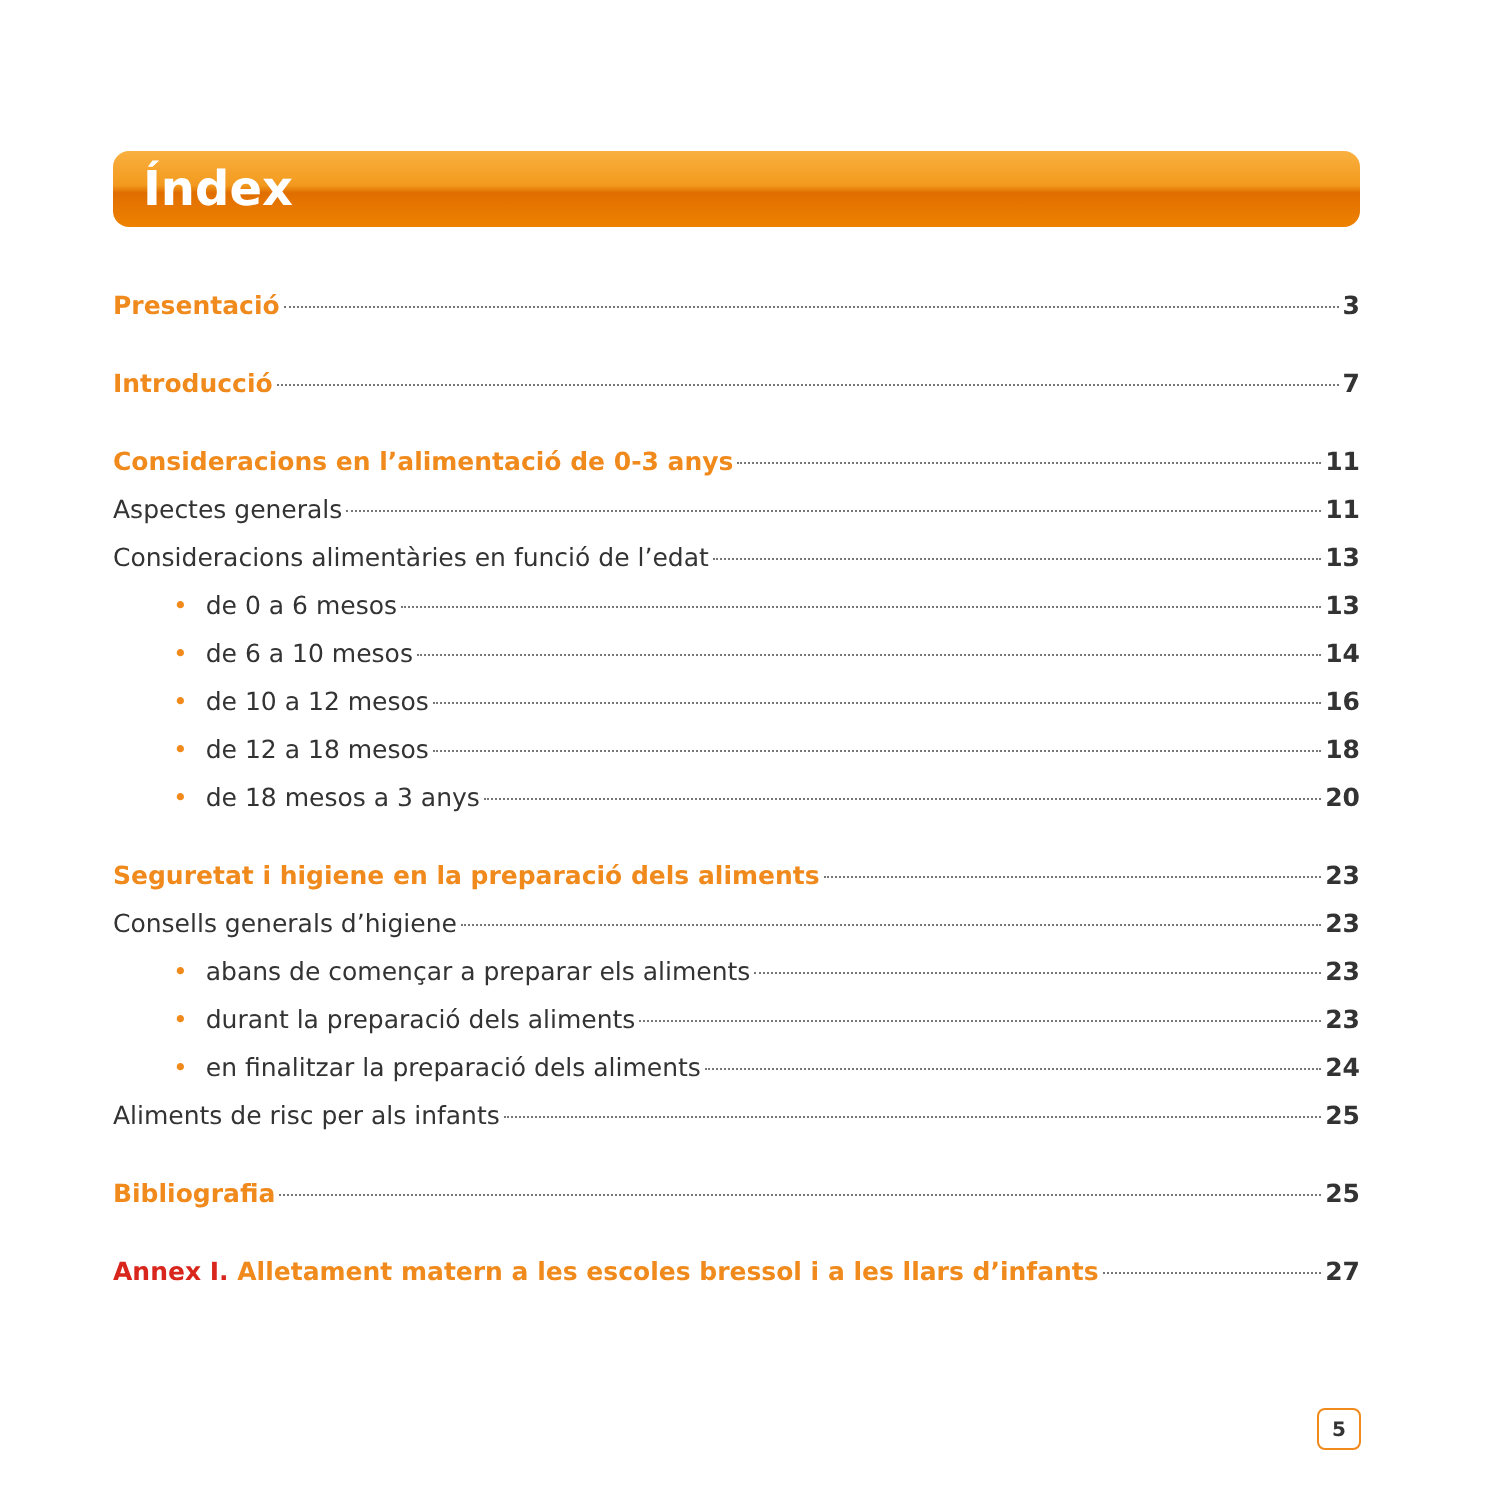Índex
Presentació 3
Introducció 7
Consideracions en l’alimentació de 0-3 anys 11
Aspectes generals 11
Consideracions alimentàries en funció de l’edat 13
• de 0 a 6 mesos 13
• de 6 a 10 mesos 14
• de 10 a 12 mesos 16
• de 12 a 18 mesos 18
• de 18 mesos a 3 anys 20
Seguretat i higiene en la preparació dels aliments 23
Consells generals d’higiene 23
• abans de començar a preparar els aliments 23
• durant la preparació dels aliments 23
• en finalitzar la preparació dels aliments 24
Aliments de risc per als infants 25
Bibliografia 25
Annex I. Alletament matern a les escoles bressol i a les llars d’infants 27
5